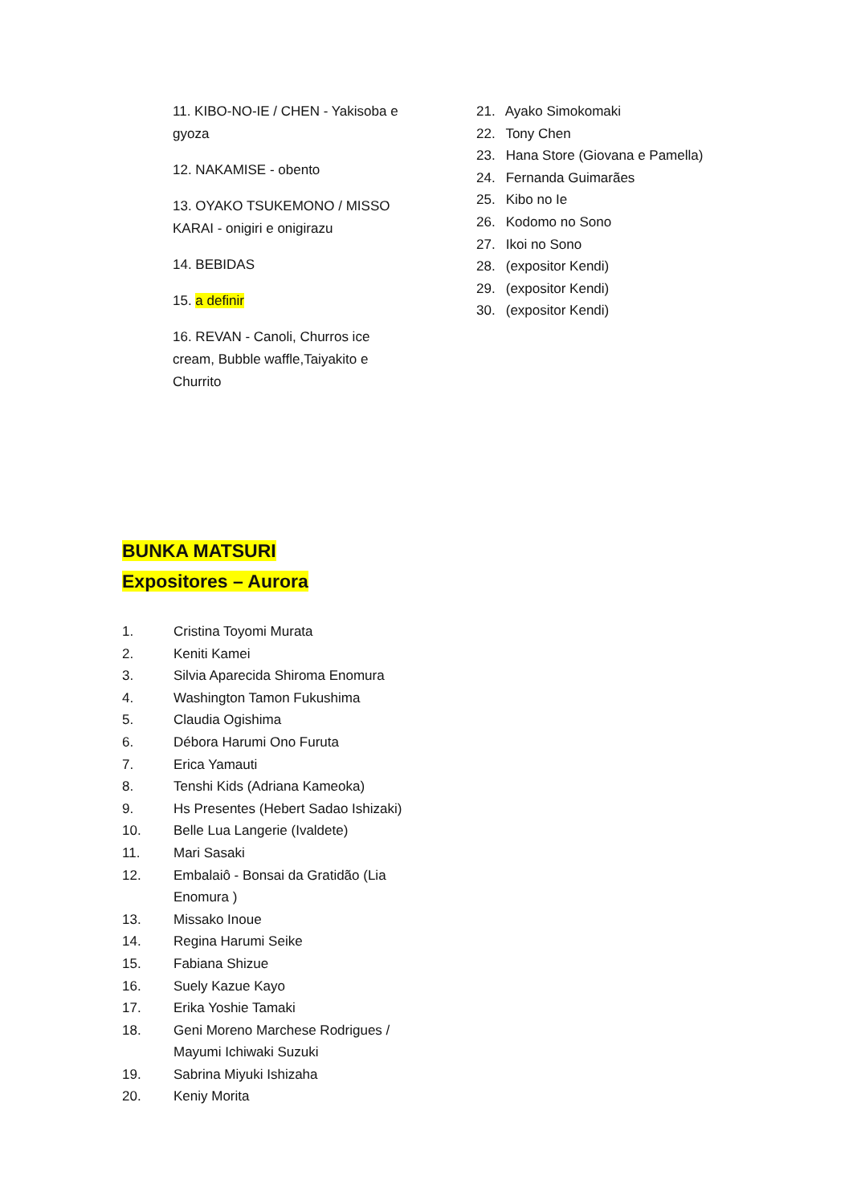11. KIBO-NO-IE / CHEN - Yakisoba e gyoza
12. NAKAMISE - obento
13. OYAKO TSUKEMONO / MISSO KARAI - onigiri e onigirazu
14. BEBIDAS
15. a definir
16. REVAN - Canoli, Churros ice cream, Bubble waffle,Taiyakito e Churrito
21. Ayako Simokomaki
22. Tony Chen
23. Hana Store (Giovana e Pamella)
24. Fernanda Guimarães
25. Kibo no Ie
26. Kodomo no Sono
27. Ikoi no Sono
28. (expositor Kendi)
29. (expositor Kendi)
30. (expositor Kendi)
BUNKA MATSURI
Expositores – Aurora
1. Cristina Toyomi Murata
2. Keniti Kamei
3. Silvia Aparecida Shiroma Enomura
4. Washington Tamon Fukushima
5. Claudia Ogishima
6. Débora Harumi Ono Furuta
7. Erica Yamauti
8. Tenshi Kids (Adriana Kameoka)
9. Hs Presentes (Hebert Sadao Ishizaki)
10. Belle Lua Langerie (Ivaldete)
11. Mari Sasaki
12. Embalaiô - Bonsai da Gratidão (Lia Enomura )
13. Missako Inoue
14. Regina Harumi Seike
15. Fabiana Shizue
16. Suely Kazue Kayo
17. Erika Yoshie Tamaki
18. Geni Moreno Marchese Rodrigues / Mayumi Ichiwaki Suzuki
19. Sabrina Miyuki Ishizaha
20. Keniy Morita